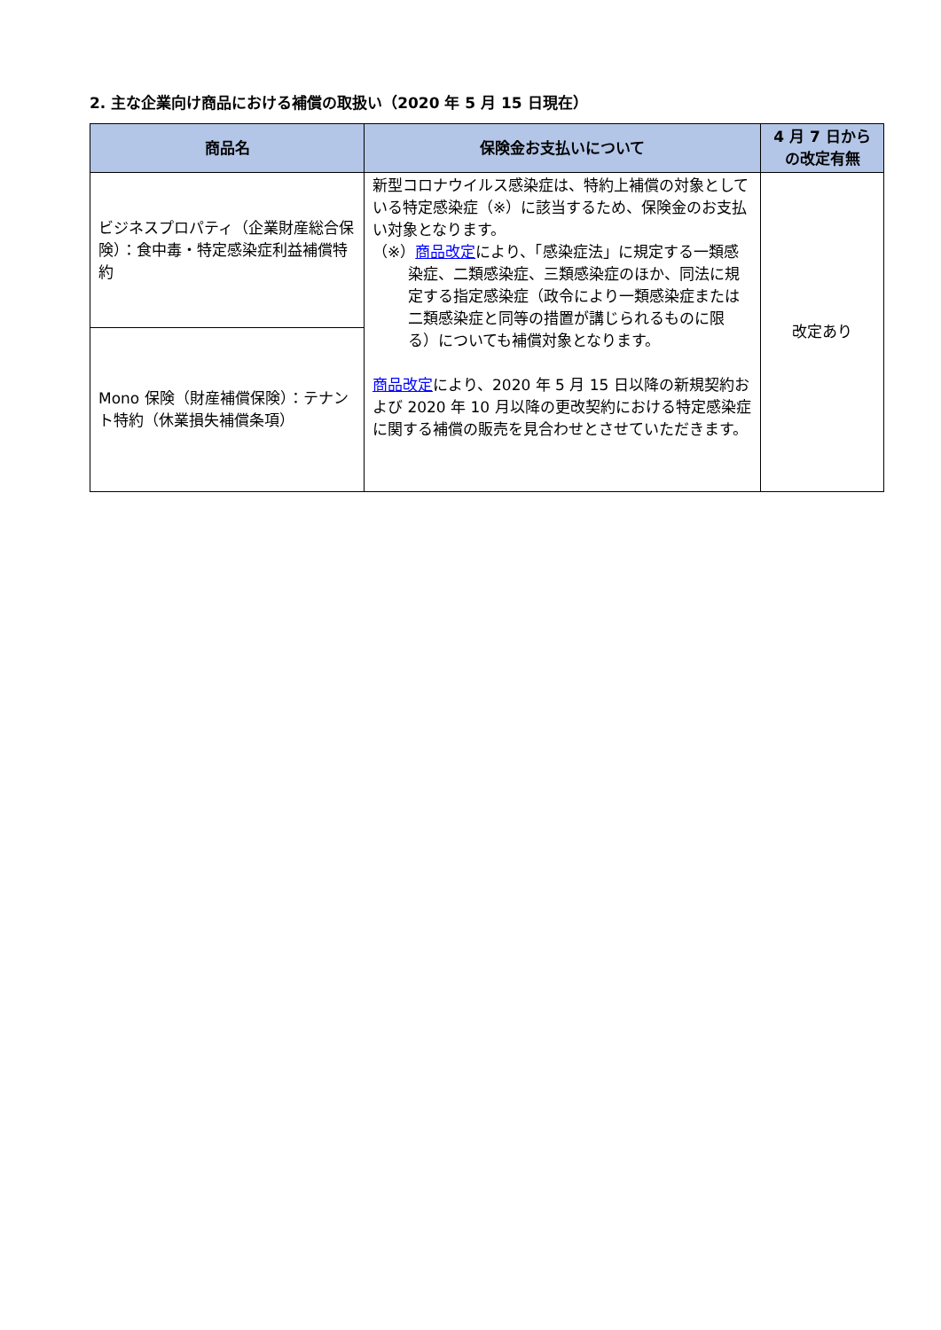2. 主な企業向け商品における補償の取扱い（2020 年 5 月 15 日現在）
| 商品名 | 保険金お支払いについて | 4 月 7 日から の改定有無 |
| --- | --- | --- |
| ビジネスプロパティ（企業財産総合保険）：食中毒・特定感染症利益補償特約 | 新型コロナウイルス感染症は、特約上補償の対象としている特定感染症（※）に該当するため、保険金のお支払い対象となります。 （※） 商品改定 により、「感染症法」に規定する一類感染症、二類感染症、三類感染症のほか、同法に規定する指定感染症（政令により一類感染症または二類感染症と同等の措置が講じられるものに限る）についても補償対象となります。 商品改定 により、2020 年 5 月 15 日以降の新規契約および 2020 年 10 月以降の更改契約における特定感染症に関する補償の販売を見合わせとさせていただきます。 | 改定あり |
| Mono 保険（財産補償保険）：テナント特約（休業損失補償条項） | | |